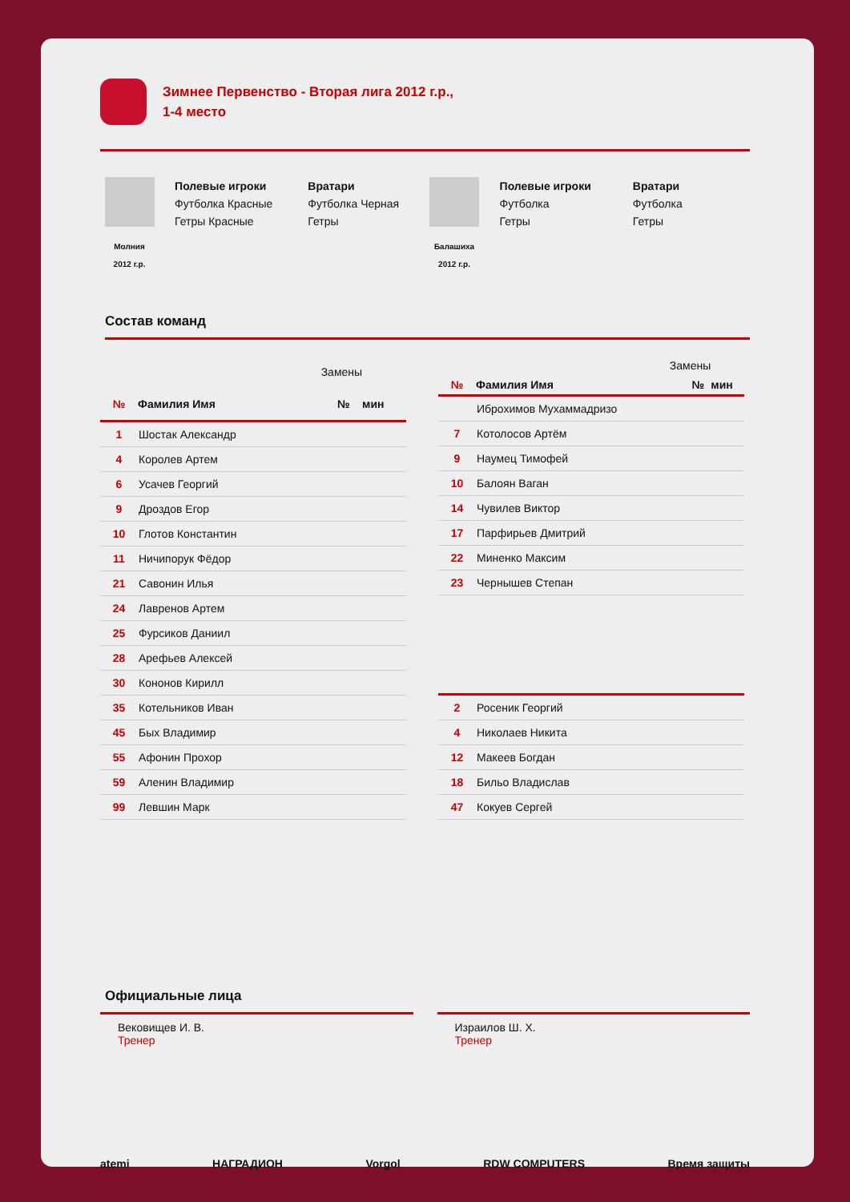Зимнее Первенство - Вторая лига 2012 г.р.,
1-4 место
Молния
2012 г.р.
Полевые игроки
Футболка Красные
Гетры Красные
Вратари
Футболка Черная
Гетры
Балашиха
2012 г.р.
Полевые игроки
Футболка
Гетры
Вратари
Футболка
Гетры
Состав команд
| Замены | | | |
| --- | --- | --- | --- |
| № | Фамилия Имя | № | мин |
| 1 | Шостак Александр | | |
| 4 | Королев Артем | | |
| 6 | Усачев Георгий | | |
| 9 | Дроздов Егор | | |
| 10 | Глотов Константин | | |
| 11 | Ничипорук Фёдор | | |
| 21 | Савонин Илья | | |
| 24 | Лавренов Артем | | |
| 25 | Фурсиков Даниил | | |
| 28 | Арефьев Алексей | | |
| 30 | Кононов Кирилл | | |
| 35 | Котельников Иван | | |
| 45 | Быx Владимир | | |
| 55 | Афонин Прохор | | |
| 59 | Аленин Владимир | | |
| 99 | Левшин Марк | | |
| Замены | | | |
| --- | --- | --- | --- |
| № | Фамилия Имя | № | мин |
| | Иброхимов Мухаммадризо | | |
| 7 | Котолосов Артём | | |
| 9 | Наумец Тимофей | | |
| 10 | Балоян Ваган | | |
| 14 | Чувилев Виктор | | |
| 17 | Парфирьев Дмитрий | | |
| 22 | Миненко Максим | | |
| 23 | Чернышев Степан | | |
| 2 | Росеник Георгий | | |
| 4 | Николаев Никита | | |
| 12 | Макеев Богдан | | |
| 18 | Бильо Владислав | | |
| 47 | Кокуев Сергей | | |
Официальные лица
Вековищев И. В.
Тренер
Израилов Ш. Х.
Тренер
atemi НАГРАДИОН Vorgol RDW COMPUTERS Время защиты